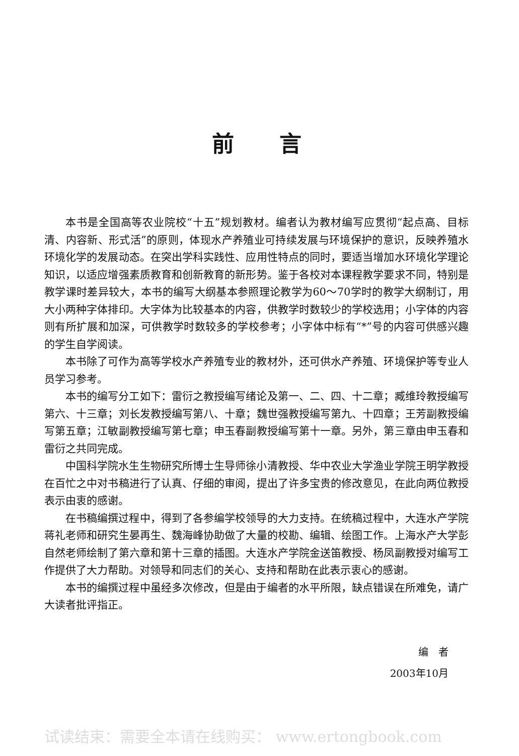前言
本书是全国高等农业院校“十五”规划教材。编者认为教材编写应贯彻“起点高、目标清、内容新、形式活”的原则，体现水产养殖业可持续发展与环境保护的意识，反映养殖水环境化学的发展动态。在突出学科实践性、应用性特点的同时，要适当增加水环境化学理论知识，以适应增强素质教育和创新教育的新形势。鉴于各校对本课程教学要求不同，特别是教学课时差异较大，本书的编写大纲基本参照理论教学为60～70学时的教学大纲制订，用大小两种字体排印。大字体为比较基本的内容，供教学时数较少的学校选用；小字体的内容则有所扩展和加深，可供教学时数较多的学校参考；小字体中标有“*”号的内容可供感兴趣的学生自学阅读。
本书除了可作为高等学校水产养殖专业的教材外，还可供水产养殖、环境保护等专业人员学习参考。
本书的编写分工如下：雷衍之教授编写绪论及第一、二、四、十二章；臧维玲教授编写第六、十三章；刘长发教授编写第八、十章；魏世强教授编写第九、十四章；王芳副教授编写第五章；江敏副教授编写第七章；申玉春副教授编写第十一章。另外，第三章由申玉春和雷衍之共同完成。
中国科学院水生生物研究所博士生导师徐小清教授、华中农业大学渔业学院王明学教授在百忙之中对书稿进行了认真、仔细的审阅，提出了许多宝贵的修改意见，在此向两位教授表示由衷的感谢。
在书稿编撰过程中，得到了各参编学校领导的大力支持。在统稿过程中，大连水产学院蒋礼老师和研究生晏再生、魏海峰协助做了大量的校勘、编辑、绘图工作。上海水产大学彭自然老师绘制了第六章和第十三章的插图。大连水产学院金送笛教授、杨凤副教授对编写工作提供了大力帮助。对领导和同志们的关心、支持和帮助在此表示衷心的感谢。
本书的编撰过程中虽经多次修改，但是由于编者的水平所限，缺点错误在所难免，请广大读者批评指正。
编　者
2003年10月
试读结束：需要全本请在线购买： www.ertongbook.com